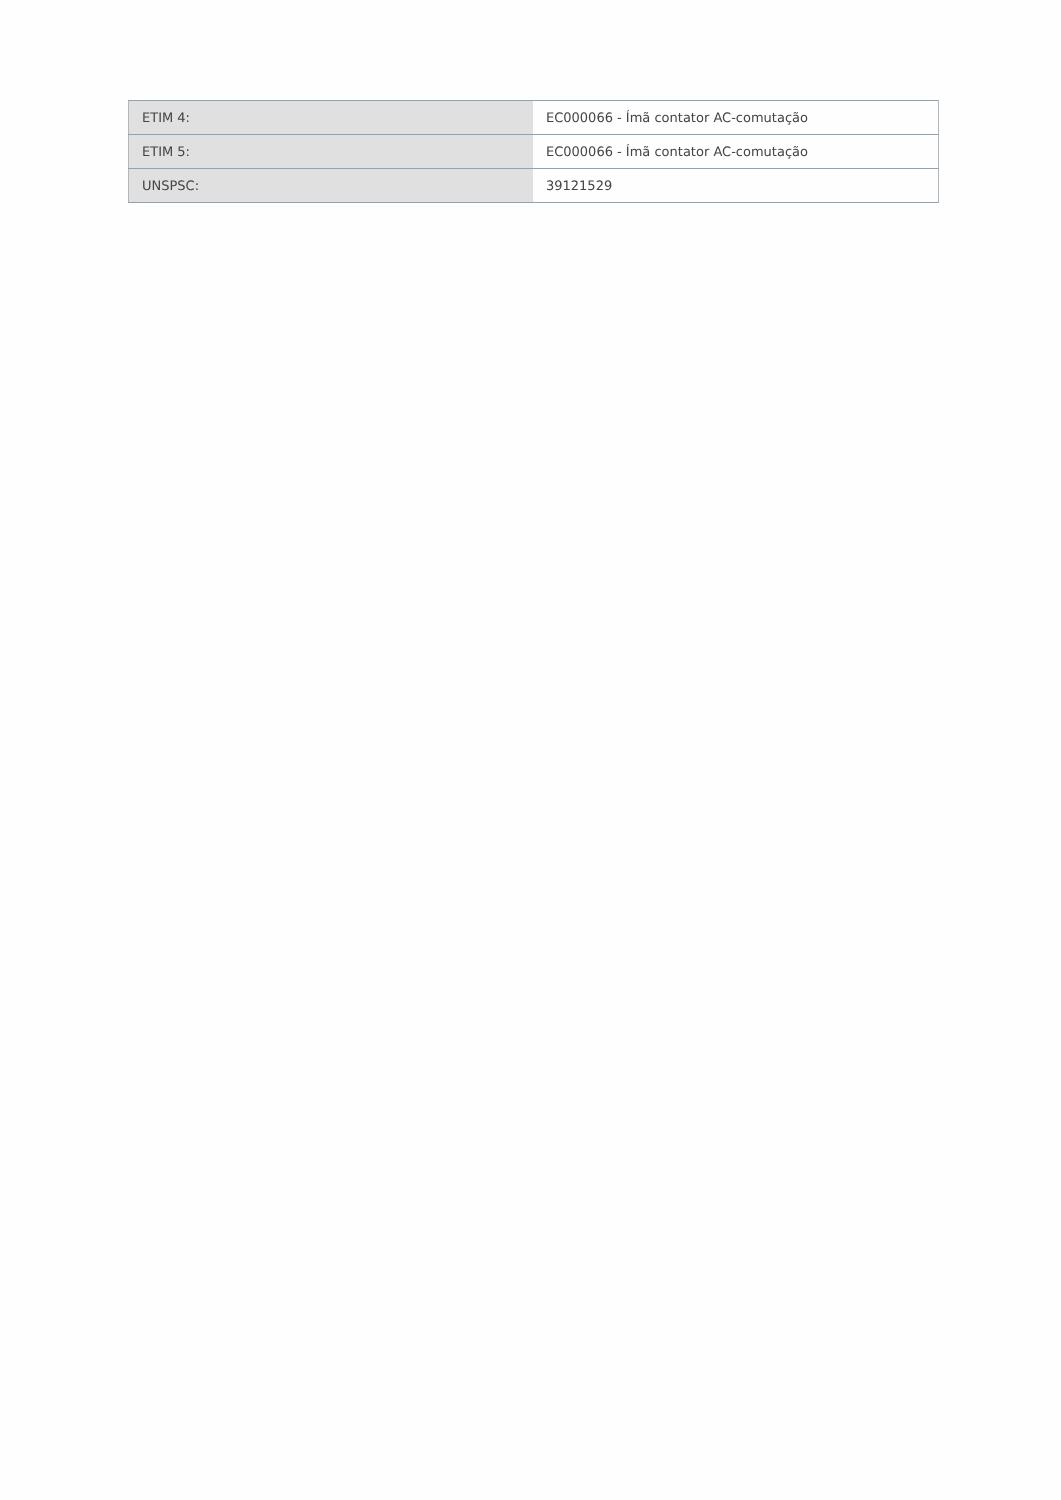| ETIM 4: | EC000066 - Ímã contator AC-comutação |
| ETIM 5: | EC000066 - Ímã contator AC-comutação |
| UNSPSC: | 39121529 |